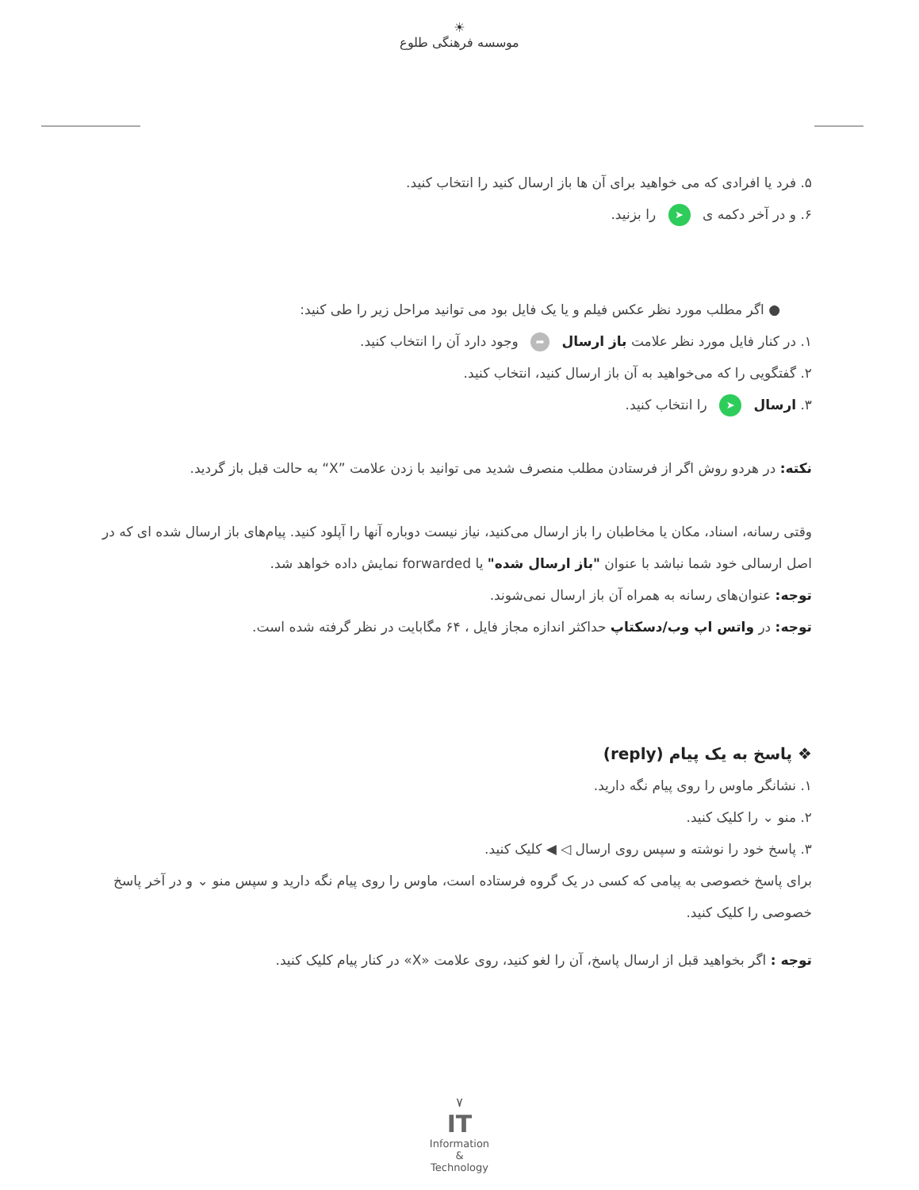☀
موسسه فرهنگی طلوع
۵. فرد یا افرادی که می خواهید برای آن ها باز ارسال کنید را انتخاب کنید.
۶. و در آخر دکمه ی ➤ را بزنید.
● اگر مطلب مورد نظر عکس فیلم و یا یک فایل بود می توانید مراحل زیر را طی کنید:
۱. در کنار فایل مورد نظر علامت باز ارسال ➦ وجود دارد آن را انتخاب کنید.
۲. گفتگویی را که می‌خواهید به آن باز ارسال کنید، انتخاب کنید.
۳. ارسال ➤ را انتخاب کنید.
نکته: در هردو روش اگر از فرستادن مطلب منصرف شدید می توانید با زدن علامت ”X“ به حالت قبل باز گردید.
وقتی رسانه، اسناد، مکان یا مخاطبان را باز ارسال می‌کنید، نیاز نیست دوباره آنها را آپلود کنید. پیام‌های باز ارسال شده ای که در اصل ارسالی خود شما نباشد با عنوان "باز ارسال شده" یا forwarded نمایش داده خواهد شد.
توجه: عنوان‌های رسانه به همراه آن باز ارسال نمی‌شوند.
توجه: در واتس اپ وب/دسکتاپ حداکثر اندازه مجاز فایل ، ۶۴ مگابایت در نظر گرفته شده است.
❖ پاسخ به یک پیام (reply)
۱. نشانگر ماوس را روی پیام نگه دارید.
۲. منو ⌄ را کلیک کنید.
۳. پاسخ خود را نوشته و سپس روی ارسال ◁ ◀ کلیک کنید.
برای پاسخ خصوصی به پیامی که کسی در یک گروه فرستاده است، ماوس را روی پیام نگه دارید و سپس منو ⌄ و در آخر پاسخ خصوصی را کلیک کنید.
توجه : اگر بخواهید قبل از ارسال پاسخ، آن را لغو کنید، روی علامت «X» در کنار پیام کلیک کنید.
۷
IT
Information
&
Technology